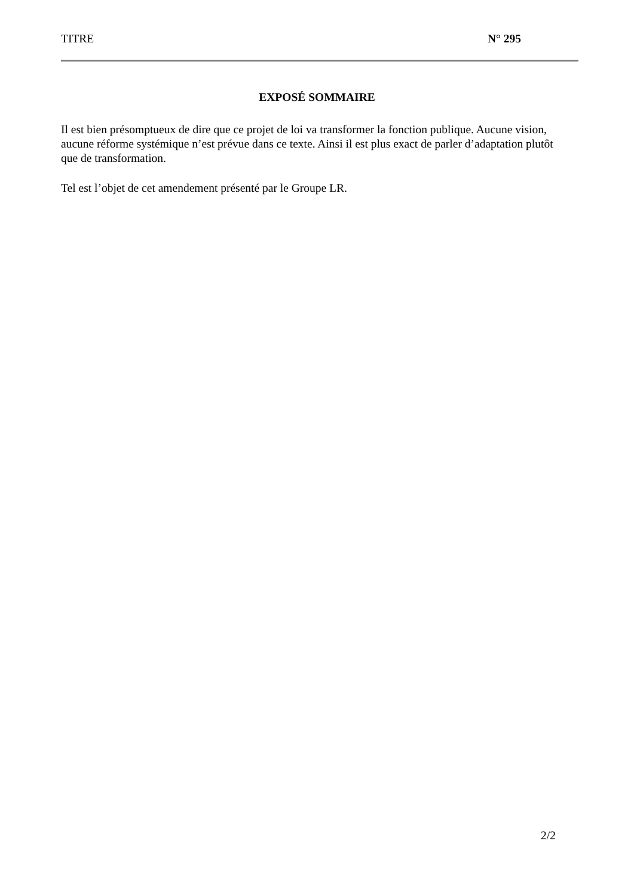TITRE N° 295
EXPOSÉ SOMMAIRE
Il est bien présomptueux de dire que ce projet de loi va transformer la fonction publique. Aucune vision, aucune réforme systémique n’est prévue dans ce texte. Ainsi il est plus exact de parler d’adaptation plutôt que de transformation.
Tel est l’objet de cet amendement présenté par le Groupe LR.
2/2